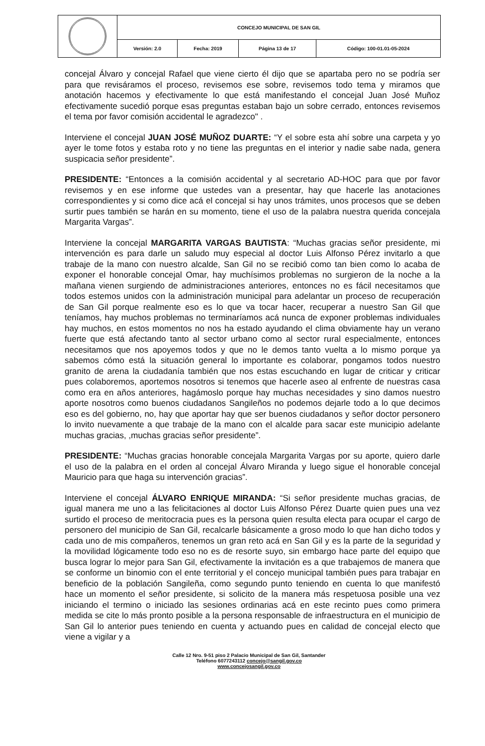| | CONCEJO MUNICIPAL DE SAN GIL | | | |
| | Versión: 2.0 | Fecha: 2019 | Página 13 de 17 | Código: 100-01.01-05-2024 |
concejal Álvaro y concejal Rafael que viene cierto él dijo que se apartaba pero no se podría ser para que revisáramos el proceso, revisemos ese sobre, revisemos todo tema y miramos que anotación hacemos y efectivamente lo que está manifestando el concejal Juan José Muñoz efectivamente sucedió porque esas preguntas estaban bajo un sobre cerrado, entonces revisemos el tema por favor comisión accidental le agradezco" .
Interviene el concejal JUAN JOSÉ MUÑOZ DUARTE: “Y el sobre esta ahí sobre una carpeta y yo ayer le tome fotos y estaba roto y no tiene las preguntas en el interior y nadie sabe nada, genera suspicacia señor presidente”.
PRESIDENTE: “Entonces a la comisión accidental y al secretario AD-HOC para que por favor revisemos y en ese informe que ustedes van a presentar, hay que hacerle las anotaciones correspondientes y si como dice acá el concejal si hay unos trámites, unos procesos que se deben surtir pues también se harán en su momento, tiene el uso de la palabra nuestra querida concejala Margarita Vargas”.
Interviene la concejal MARGARITA VARGAS BAUTISTA: “Muchas gracias señor presidente, mi intervención es para darle un saludo muy especial al doctor Luis Alfonso Pérez invitarlo a que trabaje de la mano con nuestro alcalde, San Gil no se recibió como tan bien como lo acaba de exponer el honorable concejal Omar, hay muchísimos problemas no surgieron de la noche a la mañana vienen surgiendo de administraciones anteriores, entonces no es fácil necesitamos que todos estemos unidos con la administración municipal para adelantar un proceso de recuperación de San Gil porque realmente eso es lo que va tocar hacer, recuperar a nuestro San Gil que teníamos, hay muchos problemas no terminaríamos acá nunca de exponer problemas individuales hay muchos, en estos momentos no nos ha estado ayudando el clima obviamente hay un verano fuerte que está afectando tanto al sector urbano como al sector rural especialmente, entonces necesitamos que nos apoyemos todos y que no le demos tanto vuelta a lo mismo porque ya sabemos cómo está la situación general lo importante es colaborar, pongamos todos nuestro granito de arena la ciudadanía también que nos estas escuchando en lugar de criticar y criticar pues colaboremos, aportemos nosotros si tenemos que hacerle aseo al enfrente de nuestras casa como era en años anteriores, hagámoslo porque hay muchas necesidades y sino damos nuestro aporte nosotros como buenos ciudadanos Sangileños no podemos dejarle todo a lo que decimos eso es del gobierno, no, hay que aportar hay que ser buenos ciudadanos y señor doctor personero lo invito nuevamente a que trabaje de la mano con el alcalde para sacar este municipio adelante muchas gracias, ,muchas gracias señor presidente”.
PRESIDENTE: “Muchas gracias honorable concejala Margarita Vargas por su aporte, quiero darle el uso de la palabra en el orden al concejal Álvaro Miranda y luego sigue el honorable concejal Mauricio para que haga su intervención gracias”.
Interviene el concejal ÁLVARO ENRIQUE MIRANDA: “Si señor presidente muchas gracias, de igual manera me uno a las felicitaciones al doctor Luis Alfonso Pérez Duarte quien pues una vez surtido el proceso de meritocracia pues es la persona quien resulta electa para ocupar el cargo de personero del municipio de San Gil, recalcarle básicamente a groso modo lo que han dicho todos y cada uno de mis compañeros, tenemos un gran reto acá en San Gil y es la parte de la seguridad y la movilidad lógicamente todo eso no es de resorte suyo, sin embargo hace parte del equipo que busca lograr lo mejor para San Gil, efectivamente la invitación es a que trabajemos de manera que se conforme un binomio con el ente territorial y el concejo municipal también pues para trabajar en beneficio de la población Sangileña, como segundo punto teniendo en cuenta lo que manifestó hace un momento el señor presidente, si solicito de la manera más respetuosa posible una vez iniciando el termino o iniciado las sesiones ordinarias acá en este recinto pues como primera medida se cite lo más pronto posible a la persona responsable de infraestructura en el municipio de San Gil lo anterior pues teniendo en cuenta y actuando pues en calidad de concejal electo que viene a vigilar y a
Calle 12 Nro. 9-51 piso 2 Palacio Municipal de San Gil, Santander
Teléfono 6077243112 concejo@sangil.gov.co
www.concejosangil.gov.co